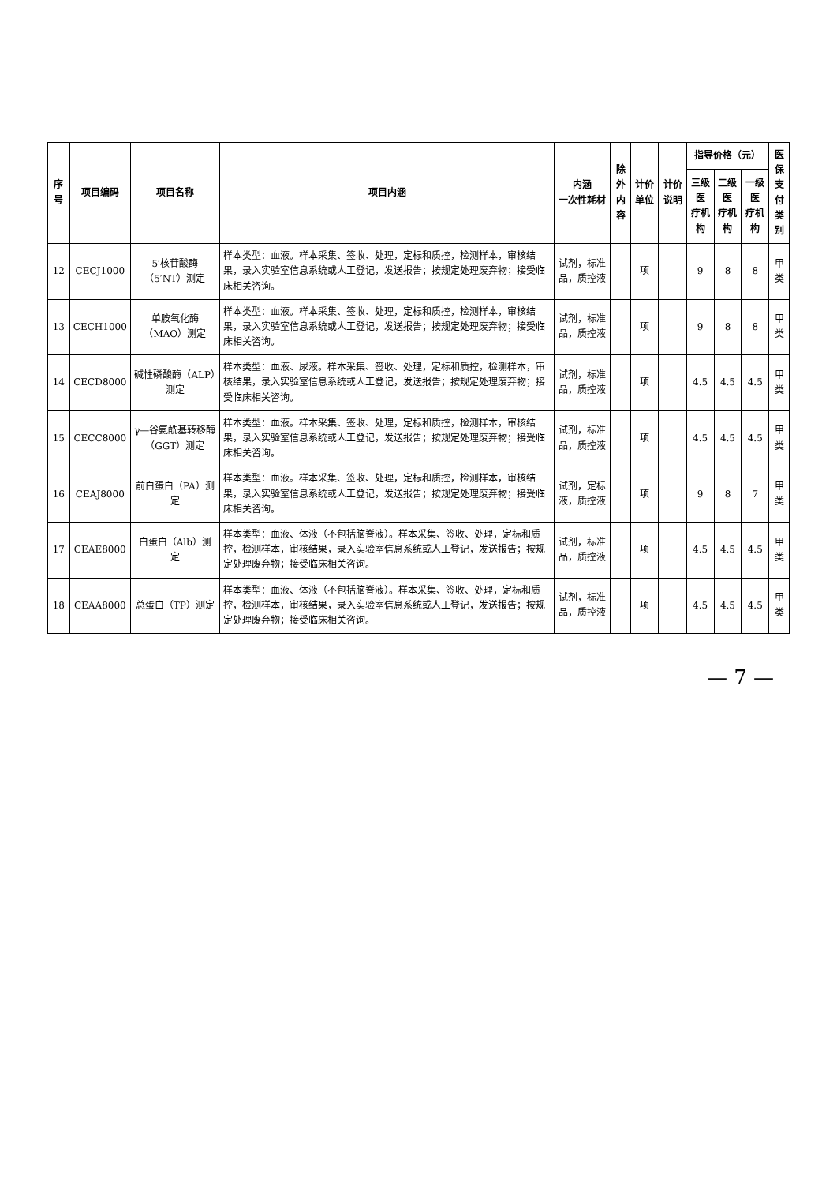| 序号 | 项目编码 | 项目名称 | 项目内涵 | 内涵 一次性耗材 | 除外 内容 | 计价单位 | 计价说明 | 指导价格（元） | | | 医保 支付 类别 |
| --- | --- | --- | --- | --- | --- | --- | --- | --- | --- | --- | --- |
| | | | | | | | | 三级医 疗机构 | 二级医 疗机构 | 一级医 疗机构 | |
| 12 | CECJ1000 | 5′核苷酸酶（5′NT）测定 | 样本类型：血液。样本采集、签收、处理，定标和质控，检测样本，审核结果，录入实验室信息系统或人工登记，发送报告；按规定处理废弃物；接受临床相关咨询。 | 试剂，标准品，质控液 | | 项 | | 9 | 8 | 8 | 甲类 |
| 13 | CECH1000 | 单胺氧化酶（MAO）测定 | 样本类型：血液。样本采集、签收、处理，定标和质控，检测样本，审核结果，录入实验室信息系统或人工登记，发送报告；按规定处理废弃物；接受临床相关咨询。 | 试剂，标准品，质控液 | | 项 | | 9 | 8 | 8 | 甲类 |
| 14 | CECD8000 | 碱性磷酸酶（ALP）测定 | 样本类型：血液、尿液。样本采集、签收、处理，定标和质控，检测样本，审核结果，录入实验室信息系统或人工登记，发送报告；按规定处理废弃物；接受临床相关咨询。 | 试剂，标准品，质控液 | | 项 | | 4.5 | 4.5 | 4.5 | 甲类 |
| 15 | CECC8000 | γ—谷氨酰基转移酶（GGT）测定 | 样本类型：血液。样本采集、签收、处理，定标和质控，检测样本，审核结果，录入实验室信息系统或人工登记，发送报告；按规定处理废弃物；接受临床相关咨询。 | 试剂，标准品，质控液 | | 项 | | 4.5 | 4.5 | 4.5 | 甲类 |
| 16 | CEAJ8000 | 前白蛋白（PA）测定 | 样本类型：血液。样本采集、签收、处理，定标和质控，检测样本，审核结果，录入实验室信息系统或人工登记，发送报告；按规定处理废弃物；接受临床相关咨询。 | 试剂，定标液，质控液 | | 项 | | 9 | 8 | 7 | 甲类 |
| 17 | CEAE8000 | 白蛋白（Alb）测定 | 样本类型：血液、体液（不包括脑脊液）。样本采集、签收、处理，定标和质控，检测样本，审核结果，录入实验室信息系统或人工登记，发送报告；按规定处理废弃物；接受临床相关咨询。 | 试剂，标准品，质控液 | | 项 | | 4.5 | 4.5 | 4.5 | 甲类 |
| 18 | CEAA8000 | 总蛋白（TP）测定 | 样本类型：血液、体液（不包括脑脊液）。样本采集、签收、处理，定标和质控，检测样本，审核结果，录入实验室信息系统或人工登记，发送报告；按规定处理废弃物；接受临床相关咨询。 | 试剂，标准品，质控液 | | 项 | | 4.5 | 4.5 | 4.5 | 甲类 |
— 7 —